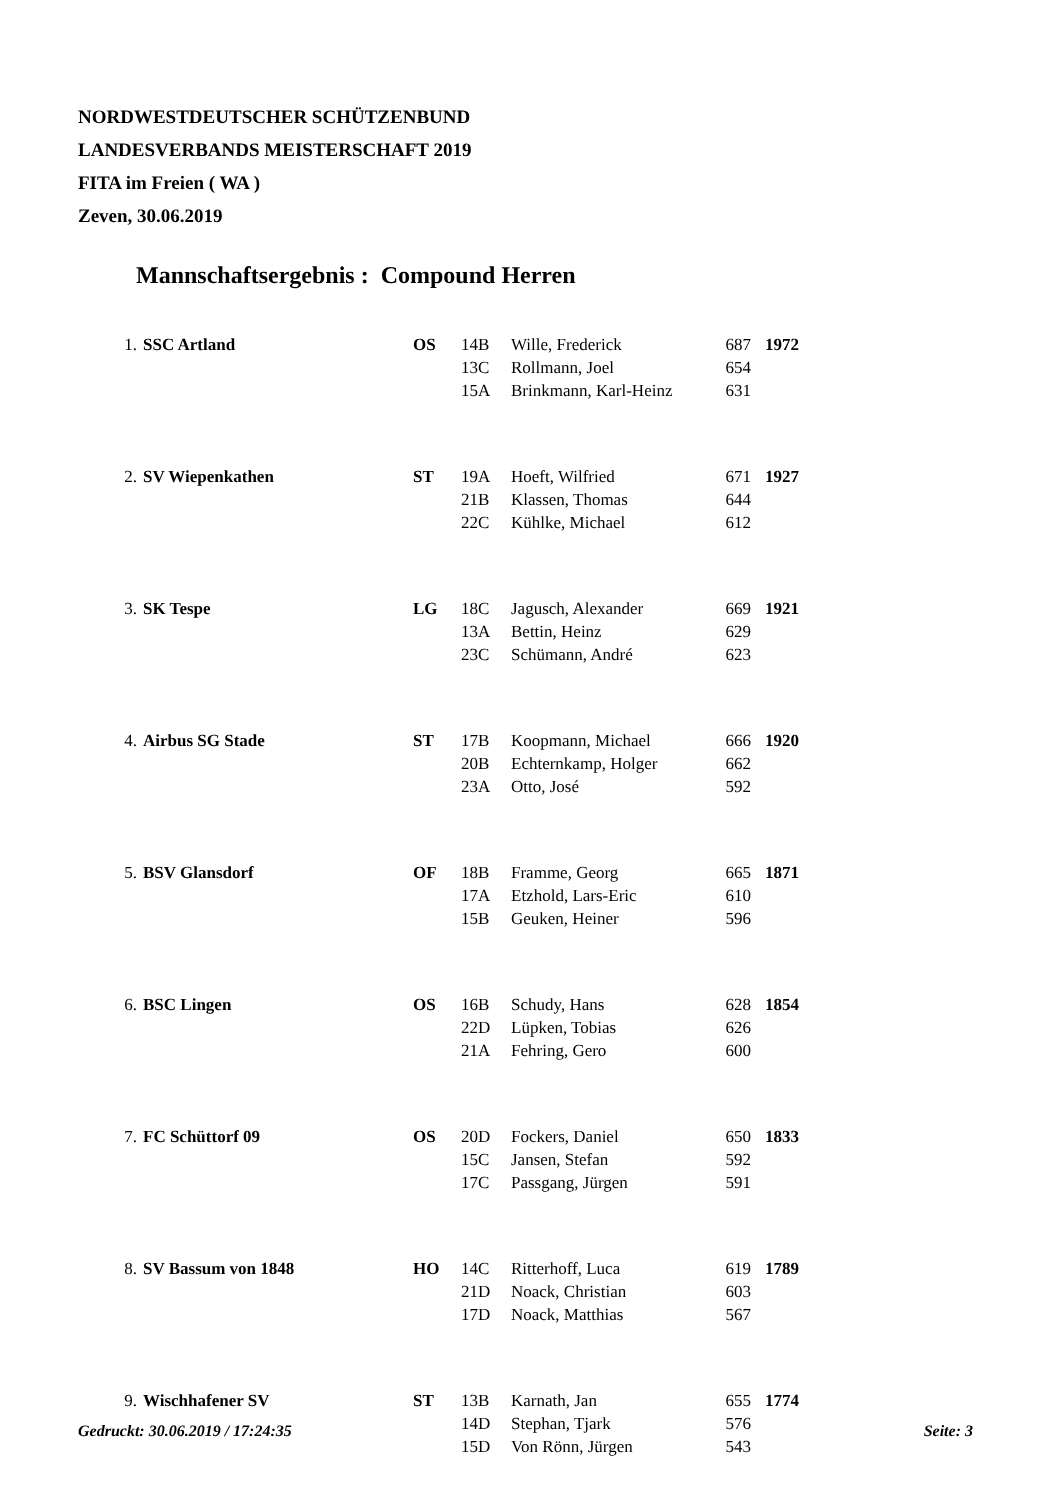NORDWESTDEUTSCHER SCHÜTZENBUND
LANDESVERBANDS MEISTERSCHAFT 2019
FITA im Freien ( WA )
Zeven, 30.06.2019
Mannschaftsergebnis : Compound Herren
| 1. | SSC Artland | OS | 14B | Wille, Frederick | 687 | 1972 |
| | | | 13C | Rollmann, Joel | 654 | |
| | | | 15A | Brinkmann, Karl-Heinz | 631 | |
| 2. | SV Wiepenkathen | ST | 19A | Hoeft, Wilfried | 671 | 1927 |
| | | | 21B | Klassen, Thomas | 644 | |
| | | | 22C | Kühlke, Michael | 612 | |
| 3. | SK Tespe | LG | 18C | Jagusch, Alexander | 669 | 1921 |
| | | | 13A | Bettin, Heinz | 629 | |
| | | | 23C | Schümann, André | 623 | |
| 4. | Airbus SG Stade | ST | 17B | Koopmann, Michael | 666 | 1920 |
| | | | 20B | Echternkamp, Holger | 662 | |
| | | | 23A | Otto, José | 592 | |
| 5. | BSV Glansdorf | OF | 18B | Framme, Georg | 665 | 1871 |
| | | | 17A | Etzhold, Lars-Eric | 610 | |
| | | | 15B | Geuken, Heiner | 596 | |
| 6. | BSC Lingen | OS | 16B | Schudy, Hans | 628 | 1854 |
| | | | 22D | Lüpken, Tobias | 626 | |
| | | | 21A | Fehring, Gero | 600 | |
| 7. | FC Schüttorf 09 | OS | 20D | Fockers, Daniel | 650 | 1833 |
| | | | 15C | Jansen, Stefan | 592 | |
| | | | 17C | Passgang, Jürgen | 591 | |
| 8. | SV Bassum von 1848 | HO | 14C | Ritterhoff, Luca | 619 | 1789 |
| | | | 21D | Noack, Christian | 603 | |
| | | | 17D | Noack, Matthias | 567 | |
| 9. | Wischhafener SV | ST | 13B | Karnath, Jan | 655 | 1774 |
| | | | 14D | Stephan, Tjark | 576 | |
| | | | 15D | Von Rönn, Jürgen | 543 | |
Gedruckt: 30.06.2019 / 17:24:35 Seite: 3